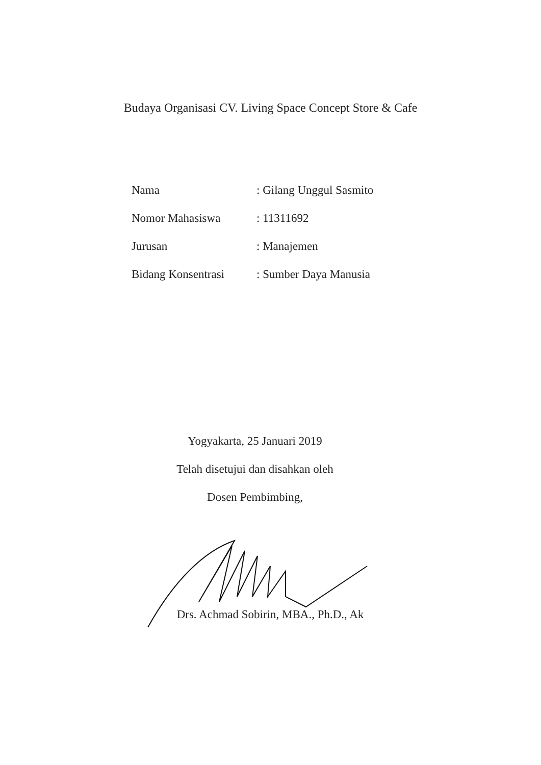Budaya Organisasi CV. Living Space Concept Store & Cafe
| Nama | : Gilang Unggul Sasmito |
| Nomor Mahasiswa | : 11311692 |
| Jurusan | : Manajemen |
| Bidang Konsentrasi | : Sumber Daya Manusia |
Yogyakarta, 25 Januari 2019
Telah disetujui dan disahkan oleh
Dosen Pembimbing,
Drs. Achmad Sobirin, MBA., Ph.D., Ak